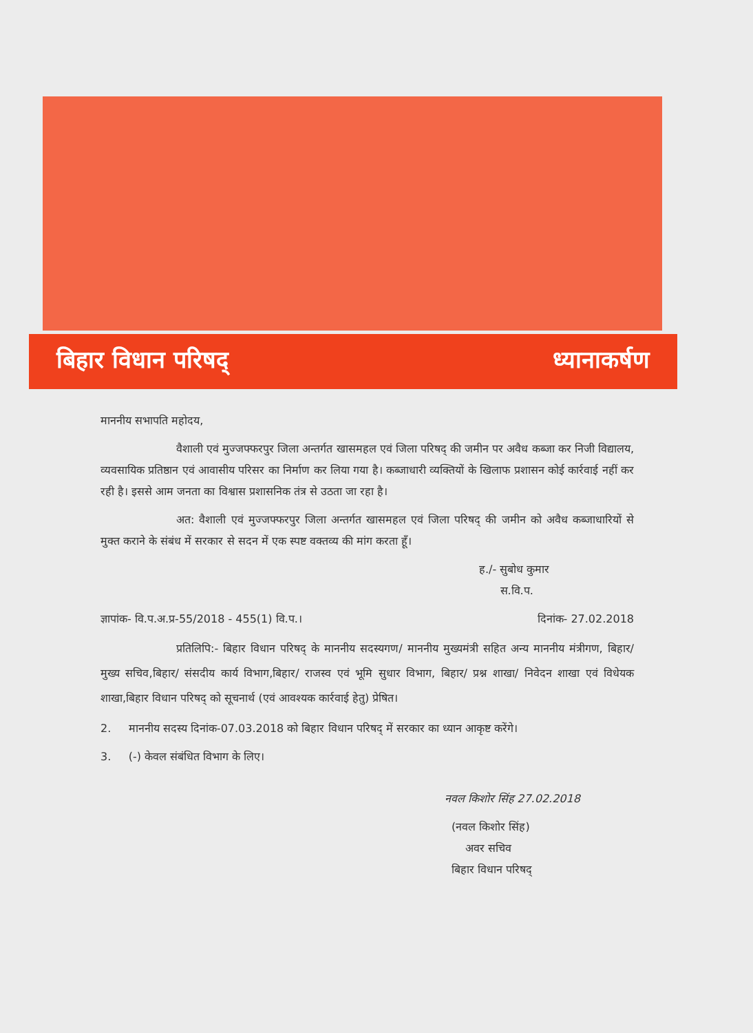बिहार विधान परिषद् ध्यानाकर्षण
माननीय सभापति महोदय,
वैशाली एवं मुज्जफ्फरपुर जिला अन्तर्गत खासमहल एवं जिला परिषद् की जमीन पर अवैध कब्जा कर निजी विद्यालय, व्यवसायिक प्रतिष्ठान एवं आवासीय परिसर का निर्माण कर लिया गया है। कब्जाधारी व्यक्तियों के खिलाफ प्रशासन कोई कार्रवाई नहीं कर रही है। इससे आम जनता का विश्वास प्रशासनिक तंत्र से उठता जा रहा है।
अत: वैशाली एवं मुज्जफ्फरपुर जिला अन्तर्गत खासमहल एवं जिला परिषद् की जमीन को अवैध कब्जाधारियों से मुक्त कराने के संबंध में सरकार से सदन में एक स्पष्ट वक्तव्य की मांग करता हूँ।
ह./- सुबोध कुमार
स.वि.प.
ज्ञापांक- वि.प.अ.प्र-55/2018 - 455(1) वि.प.। दिनांक- 27.02.2018
प्रतिलिपि:- बिहार विधान परिषद् के माननीय सदस्यगण/ माननीय मुख्यमंत्री सहित अन्य माननीय मंत्रीगण, बिहार/ मुख्य सचिव,बिहार/ संसदीय कार्य विभाग,बिहार/ राजस्व एवं भूमि सुधार विभाग, बिहार/ प्रश्न शाखा/ निवेदन शाखा एवं विधेयक शाखा,बिहार विधान परिषद् को सूचनार्थ (एवं आवश्यक कार्रवाई हेतु) प्रेषित।
2. माननीय सदस्य दिनांक-07.03.2018 को बिहार विधान परिषद् में सरकार का ध्यान आकृष्ट करेंगे।
3. (-) केवल संबंधित विभाग के लिए।
नवल किशोर सिंह 27.02.2018
(नवल किशोर सिंह)
अवर सचिव
बिहार विधान परिषद्